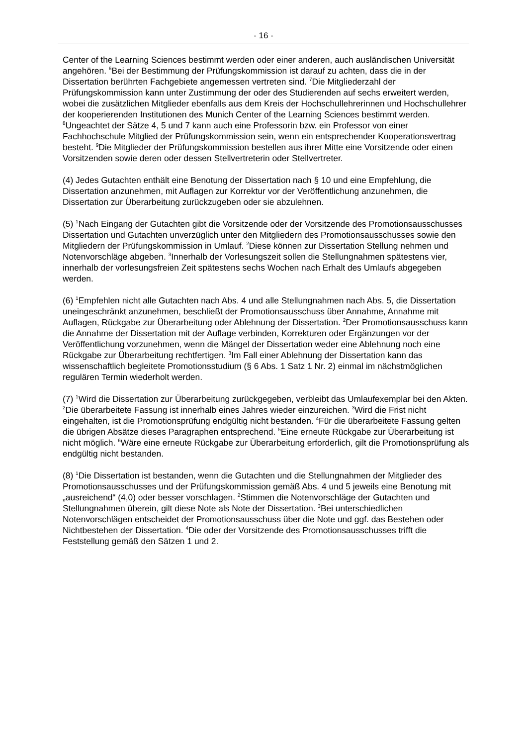- 16 -
Center of the Learning Sciences bestimmt werden oder einer anderen, auch ausländischen Universität angehören. <sup>6</sup>Bei der Bestimmung der Prüfungskommission ist darauf zu achten, dass die in der Dissertation berührten Fachgebiete angemessen vertreten sind. <sup>7</sup>Die Mitgliederzahl der Prüfungskommission kann unter Zustimmung der oder des Studierenden auf sechs erweitert werden, wobei die zusätzlichen Mitglieder ebenfalls aus dem Kreis der Hochschullehrerinnen und Hochschullehrer der kooperierenden Institutionen des Munich Center of the Learning Sciences bestimmt werden. <sup>8</sup>Ungeachtet der Sätze 4, 5 und 7 kann auch eine Professorin bzw. ein Professor von einer Fachhochschule Mitglied der Prüfungskommission sein, wenn ein entsprechender Kooperationsvertrag besteht. <sup>9</sup>Die Mitglieder der Prüfungskommission bestellen aus ihrer Mitte eine Vorsitzende oder einen Vorsitzenden sowie deren oder dessen Stellvertreterin oder Stellvertreter.
(4) Jedes Gutachten enthält eine Benotung der Dissertation nach § 10 und eine Empfehlung, die Dissertation anzunehmen, mit Auflagen zur Korrektur vor der Veröffentlichung anzunehmen, die Dissertation zur Überarbeitung zurückzugeben oder sie abzulehnen.
(5) <sup>1</sup>Nach Eingang der Gutachten gibt die Vorsitzende oder der Vorsitzende des Promotionsausschusses Dissertation und Gutachten unverzüglich unter den Mitgliedern des Promotionsausschusses sowie den Mitgliedern der Prüfungskommission in Umlauf. <sup>2</sup>Diese können zur Dissertation Stellung nehmen und Notenvorschläge abgeben. <sup>3</sup>Innerhalb der Vorlesungszeit sollen die Stellungnahmen spätestens vier, innerhalb der vorlesungsfreien Zeit spätestens sechs Wochen nach Erhalt des Umlaufs abgegeben werden.
(6) <sup>1</sup>Empfehlen nicht alle Gutachten nach Abs. 4 und alle Stellungnahmen nach Abs. 5, die Dissertation uneingeschränkt anzunehmen, beschließt der Promotionsausschuss über Annahme, Annahme mit Auflagen, Rückgabe zur Überarbeitung oder Ablehnung der Dissertation. <sup>2</sup>Der Promotionsausschuss kann die Annahme der Dissertation mit der Auflage verbinden, Korrekturen oder Ergänzungen vor der Veröffentlichung vorzunehmen, wenn die Mängel der Dissertation weder eine Ablehnung noch eine Rückgabe zur Überarbeitung rechtfertigen. <sup>3</sup>Im Fall einer Ablehnung der Dissertation kann das wissenschaftlich begleitete Promotionsstudium (§ 6 Abs. 1 Satz 1 Nr. 2) einmal im nächstmöglichen regulären Termin wiederholt werden.
(7) <sup>1</sup>Wird die Dissertation zur Überarbeitung zurückgegeben, verbleibt das Umlaufexemplar bei den Akten. <sup>2</sup>Die überarbeitete Fassung ist innerhalb eines Jahres wieder einzureichen. <sup>3</sup>Wird die Frist nicht eingehalten, ist die Promotionsprüfung endgültig nicht bestanden. <sup>4</sup>Für die überarbeitete Fassung gelten die übrigen Absätze dieses Paragraphen entsprechend. <sup>5</sup>Eine erneute Rückgabe zur Überarbeitung ist nicht möglich. <sup>6</sup>Wäre eine erneute Rückgabe zur Überarbeitung erforderlich, gilt die Promotionsprüfung als endgültig nicht bestanden.
(8) <sup>1</sup>Die Dissertation ist bestanden, wenn die Gutachten und die Stellungnahmen der Mitglieder des Promotionsausschusses und der Prüfungskommission gemäß Abs. 4 und 5 jeweils eine Benotung mit „ausreichend“ (4,0) oder besser vorschlagen. <sup>2</sup>Stimmen die Notenvorschläge der Gutachten und Stellungnahmen überein, gilt diese Note als Note der Dissertation. <sup>3</sup>Bei unterschiedlichen Notenvorschlägen entscheidet der Promotionsausschuss über die Note und ggf. das Bestehen oder Nichtbestehen der Dissertation. <sup>4</sup>Die oder der Vorsitzende des Promotionsausschusses trifft die Feststellung gemäß den Sätzen 1 und 2.